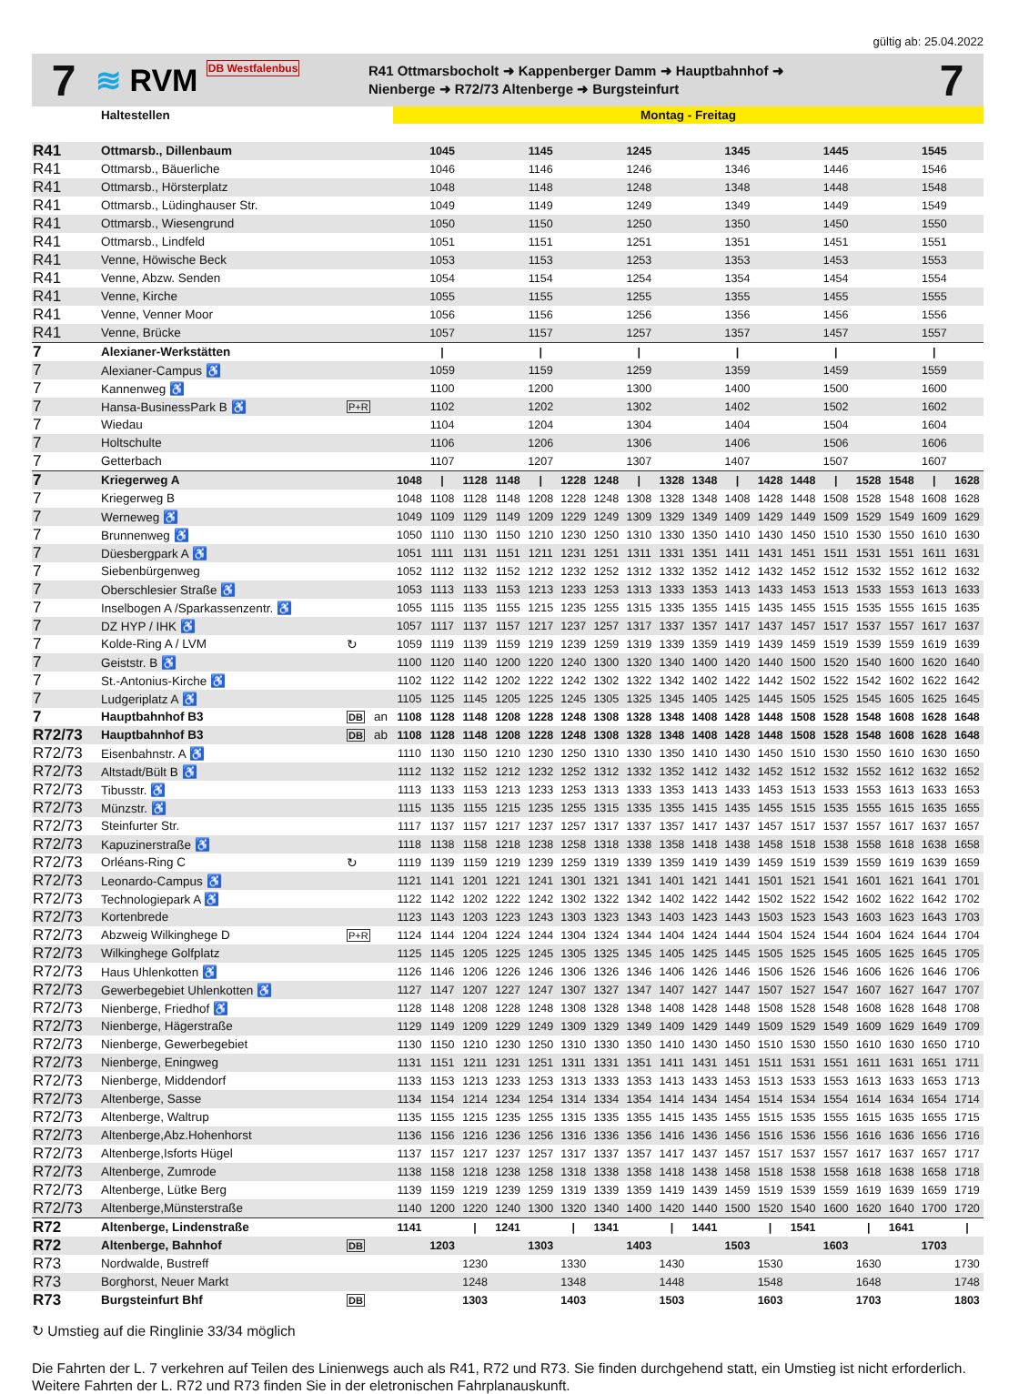gültig ab: 25.04.2022
7
≋ RVM DB Westfalenbus
R41 Ottmarsbocholt ➜ Kappenberger Damm ➜ Hauptbahnhof ➜
Nienberge ➜ R72/73 Altenberge ➜ Burgsteinfurt
7
| | Haltestellen | | | Montag - Freitag | | | | | | | | | | | | | | | | | |
| --- | --- | --- | --- | --- | --- | --- | --- | --- | --- | --- | --- | --- | --- | --- | --- | --- | --- | --- | --- | --- | --- |
| R41 | Ottmarsb., Dillenbaum | | | 1045 | | | 1145 | | | 1245 | | | 1345 | | | 1445 | | | 1545 | | |
| R41 | Ottmarsb., Bäuerliche | | | 1046 | | | 1146 | | | 1246 | | | 1346 | | | 1446 | | | 1546 | | |
| R41 | Ottmarsb., Hörsterplatz | | | 1048 | | | 1148 | | | 1248 | | | 1348 | | | 1448 | | | 1548 | | |
| R41 | Ottmarsb., Lüdinghauser Str. | | | 1049 | | | 1149 | | | 1249 | | | 1349 | | | 1449 | | | 1549 | | |
| R41 | Ottmarsb., Wiesengrund | | | 1050 | | | 1150 | | | 1250 | | | 1350 | | | 1450 | | | 1550 | | |
| R41 | Ottmarsb., Lindfeld | | | 1051 | | | 1151 | | | 1251 | | | 1351 | | | 1451 | | | 1551 | | |
| R41 | Venne, Höwische Beck | | | 1053 | | | 1153 | | | 1253 | | | 1353 | | | 1453 | | | 1553 | | |
| R41 | Venne, Abzw. Senden | | | 1054 | | | 1154 | | | 1254 | | | 1354 | | | 1454 | | | 1554 | | |
| R41 | Venne, Kirche | | | 1055 | | | 1155 | | | 1255 | | | 1355 | | | 1455 | | | 1555 | | |
| R41 | Venne, Venner Moor | | | 1056 | | | 1156 | | | 1256 | | | 1356 | | | 1456 | | | 1556 | | |
| R41 | Venne, Brücke | | | 1057 | | | 1157 | | | 1257 | | | 1357 | | | 1457 | | | 1557 | | |
| 7 | Alexianer-Werkstätten | | | / | | | / | | | / | | | / | | | / | | | / | | |
| 7 | Alexianer-Campus ♿ | | | 1059 | | | 1159 | | | 1259 | | | 1359 | | | 1459 | | | 1559 | | |
| 7 | Kannenweg ♿ | | | 1100 | | | 1200 | | | 1300 | | | 1400 | | | 1500 | | | 1600 | | |
| 7 | Hansa-BusinessPark B ♿ | P+R | | 1102 | | | 1202 | | | 1302 | | | 1402 | | | 1502 | | | 1602 | | |
| 7 | Wiedau | | | 1104 | | | 1204 | | | 1304 | | | 1404 | | | 1504 | | | 1604 | | |
| 7 | Holtschulte | | | 1106 | | | 1206 | | | 1306 | | | 1406 | | | 1506 | | | 1606 | | |
| 7 | Getterbach | | | 1107 | | | 1207 | | | 1307 | | | 1407 | | | 1507 | | | 1607 | | |
| 7 | Kriegerweg A | | | 1048 | / | 1128 | 1148 | / | 1228 | 1248 | / | 1328 | 1348 | / | 1428 | 1448 | / | 1528 | 1548 | / | 1628 |
| 7 | Kriegerweg B | | | 1048 | 1108 | 1128 | 1148 | 1208 | 1228 | 1248 | 1308 | 1328 | 1348 | 1408 | 1428 | 1448 | 1508 | 1528 | 1548 | 1608 | 1628 |
| 7 | Werneweg ♿ | | | 1049 | 1109 | 1129 | 1149 | 1209 | 1229 | 1249 | 1309 | 1329 | 1349 | 1409 | 1429 | 1449 | 1509 | 1529 | 1549 | 1609 | 1629 |
| 7 | Brunnenweg ♿ | | | 1050 | 1110 | 1130 | 1150 | 1210 | 1230 | 1250 | 1310 | 1330 | 1350 | 1410 | 1430 | 1450 | 1510 | 1530 | 1550 | 1610 | 1630 |
| 7 | Düesbergpark A ♿ | | | 1051 | 1111 | 1131 | 1151 | 1211 | 1231 | 1251 | 1311 | 1331 | 1351 | 1411 | 1431 | 1451 | 1511 | 1531 | 1551 | 1611 | 1631 |
| 7 | Siebenbürgenweg | | | 1052 | 1112 | 1132 | 1152 | 1212 | 1232 | 1252 | 1312 | 1332 | 1352 | 1412 | 1432 | 1452 | 1512 | 1532 | 1552 | 1612 | 1632 |
| 7 | Oberschlesier Straße ♿ | | | 1053 | 1113 | 1133 | 1153 | 1213 | 1233 | 1253 | 1313 | 1333 | 1353 | 1413 | 1433 | 1453 | 1513 | 1533 | 1553 | 1613 | 1633 |
| 7 | Inselbogen A /Sparkassenzentr. ♿ | | | 1055 | 1115 | 1135 | 1155 | 1215 | 1235 | 1255 | 1315 | 1335 | 1355 | 1415 | 1435 | 1455 | 1515 | 1535 | 1555 | 1615 | 1635 |
| 7 | DZ HYP / IHK ♿ | | | 1057 | 1117 | 1137 | 1157 | 1217 | 1237 | 1257 | 1317 | 1337 | 1357 | 1417 | 1437 | 1457 | 1517 | 1537 | 1557 | 1617 | 1637 |
| 7 | Kolde-Ring A / LVM | ↻ | | 1059 | 1119 | 1139 | 1159 | 1219 | 1239 | 1259 | 1319 | 1339 | 1359 | 1419 | 1439 | 1459 | 1519 | 1539 | 1559 | 1619 | 1639 |
| 7 | Geiststr. B ♿ | | | 1100 | 1120 | 1140 | 1200 | 1220 | 1240 | 1300 | 1320 | 1340 | 1400 | 1420 | 1440 | 1500 | 1520 | 1540 | 1600 | 1620 | 1640 |
| 7 | St.-Antonius-Kirche ♿ | | | 1102 | 1122 | 1142 | 1202 | 1222 | 1242 | 1302 | 1322 | 1342 | 1402 | 1422 | 1442 | 1502 | 1522 | 1542 | 1602 | 1622 | 1642 |
| 7 | Ludgeriplatz A ♿ | | | 1105 | 1125 | 1145 | 1205 | 1225 | 1245 | 1305 | 1325 | 1345 | 1405 | 1425 | 1445 | 1505 | 1525 | 1545 | 1605 | 1625 | 1645 |
| 7 | Hauptbahnhof B3 | DB | an | 1108 | 1128 | 1148 | 1208 | 1228 | 1248 | 1308 | 1328 | 1348 | 1408 | 1428 | 1448 | 1508 | 1528 | 1548 | 1608 | 1628 | 1648 |
| R72/73 | Hauptbahnhof B3 | DB | ab | 1108 | 1128 | 1148 | 1208 | 1228 | 1248 | 1308 | 1328 | 1348 | 1408 | 1428 | 1448 | 1508 | 1528 | 1548 | 1608 | 1628 | 1648 |
| R72/73 | Eisenbahnstr. A ♿ | | | 1110 | 1130 | 1150 | 1210 | 1230 | 1250 | 1310 | 1330 | 1350 | 1410 | 1430 | 1450 | 1510 | 1530 | 1550 | 1610 | 1630 | 1650 |
| R72/73 | Altstadt/Bült B ♿ | | | 1112 | 1132 | 1152 | 1212 | 1232 | 1252 | 1312 | 1332 | 1352 | 1412 | 1432 | 1452 | 1512 | 1532 | 1552 | 1612 | 1632 | 1652 |
| R72/73 | Tibusstr. ♿ | | | 1113 | 1133 | 1153 | 1213 | 1233 | 1253 | 1313 | 1333 | 1353 | 1413 | 1433 | 1453 | 1513 | 1533 | 1553 | 1613 | 1633 | 1653 |
| R72/73 | Münzstr. ♿ | | | 1115 | 1135 | 1155 | 1215 | 1235 | 1255 | 1315 | 1335 | 1355 | 1415 | 1435 | 1455 | 1515 | 1535 | 1555 | 1615 | 1635 | 1655 |
| R72/73 | Steinfurter Str. | | | 1117 | 1137 | 1157 | 1217 | 1237 | 1257 | 1317 | 1337 | 1357 | 1417 | 1437 | 1457 | 1517 | 1537 | 1557 | 1617 | 1637 | 1657 |
| R72/73 | Kapuzinerstraße ♿ | | | 1118 | 1138 | 1158 | 1218 | 1238 | 1258 | 1318 | 1338 | 1358 | 1418 | 1438 | 1458 | 1518 | 1538 | 1558 | 1618 | 1638 | 1658 |
| R72/73 | Orléans-Ring C | ↻ | | 1119 | 1139 | 1159 | 1219 | 1239 | 1259 | 1319 | 1339 | 1359 | 1419 | 1439 | 1459 | 1519 | 1539 | 1559 | 1619 | 1639 | 1659 |
| R72/73 | Leonardo-Campus ♿ | | | 1121 | 1141 | 1201 | 1221 | 1241 | 1301 | 1321 | 1341 | 1401 | 1421 | 1441 | 1501 | 1521 | 1541 | 1601 | 1621 | 1641 | 1701 |
| R72/73 | Technologiepark A ♿ | | | 1122 | 1142 | 1202 | 1222 | 1242 | 1302 | 1322 | 1342 | 1402 | 1422 | 1442 | 1502 | 1522 | 1542 | 1602 | 1622 | 1642 | 1702 |
| R72/73 | Kortenbrede | | | 1123 | 1143 | 1203 | 1223 | 1243 | 1303 | 1323 | 1343 | 1403 | 1423 | 1443 | 1503 | 1523 | 1543 | 1603 | 1623 | 1643 | 1703 |
| R72/73 | Abzweig Wilkinghege D | P+R | | 1124 | 1144 | 1204 | 1224 | 1244 | 1304 | 1324 | 1344 | 1404 | 1424 | 1444 | 1504 | 1524 | 1544 | 1604 | 1624 | 1644 | 1704 |
| R72/73 | Wilkinghege Golfplatz | | | 1125 | 1145 | 1205 | 1225 | 1245 | 1305 | 1325 | 1345 | 1405 | 1425 | 1445 | 1505 | 1525 | 1545 | 1605 | 1625 | 1645 | 1705 |
| R72/73 | Haus Uhlenkotten ♿ | | | 1126 | 1146 | 1206 | 1226 | 1246 | 1306 | 1326 | 1346 | 1406 | 1426 | 1446 | 1506 | 1526 | 1546 | 1606 | 1626 | 1646 | 1706 |
| R72/73 | Gewerbegebiet Uhlenkotten ♿ | | | 1127 | 1147 | 1207 | 1227 | 1247 | 1307 | 1327 | 1347 | 1407 | 1427 | 1447 | 1507 | 1527 | 1547 | 1607 | 1627 | 1647 | 1707 |
| R72/73 | Nienberge, Friedhof ♿ | | | 1128 | 1148 | 1208 | 1228 | 1248 | 1308 | 1328 | 1348 | 1408 | 1428 | 1448 | 1508 | 1528 | 1548 | 1608 | 1628 | 1648 | 1708 |
| R72/73 | Nienberge, Hägerstraße | | | 1129 | 1149 | 1209 | 1229 | 1249 | 1309 | 1329 | 1349 | 1409 | 1429 | 1449 | 1509 | 1529 | 1549 | 1609 | 1629 | 1649 | 1709 |
| R72/73 | Nienberge, Gewerbegebiet | | | 1130 | 1150 | 1210 | 1230 | 1250 | 1310 | 1330 | 1350 | 1410 | 1430 | 1450 | 1510 | 1530 | 1550 | 1610 | 1630 | 1650 | 1710 |
| R72/73 | Nienberge, Eningweg | | | 1131 | 1151 | 1211 | 1231 | 1251 | 1311 | 1331 | 1351 | 1411 | 1431 | 1451 | 1511 | 1531 | 1551 | 1611 | 1631 | 1651 | 1711 |
| R72/73 | Nienberge, Middendorf | | | 1133 | 1153 | 1213 | 1233 | 1253 | 1313 | 1333 | 1353 | 1413 | 1433 | 1453 | 1513 | 1533 | 1553 | 1613 | 1633 | 1653 | 1713 |
| R72/73 | Altenberge, Sasse | | | 1134 | 1154 | 1214 | 1234 | 1254 | 1314 | 1334 | 1354 | 1414 | 1434 | 1454 | 1514 | 1534 | 1554 | 1614 | 1634 | 1654 | 1714 |
| R72/73 | Altenberge, Waltrup | | | 1135 | 1155 | 1215 | 1235 | 1255 | 1315 | 1335 | 1355 | 1415 | 1435 | 1455 | 1515 | 1535 | 1555 | 1615 | 1635 | 1655 | 1715 |
| R72/73 | Altenberge,Abz.Hohenhorst | | | 1136 | 1156 | 1216 | 1236 | 1256 | 1316 | 1336 | 1356 | 1416 | 1436 | 1456 | 1516 | 1536 | 1556 | 1616 | 1636 | 1656 | 1716 |
| R72/73 | Altenberge,Isforts Hügel | | | 1137 | 1157 | 1217 | 1237 | 1257 | 1317 | 1337 | 1357 | 1417 | 1437 | 1457 | 1517 | 1537 | 1557 | 1617 | 1637 | 1657 | 1717 |
| R72/73 | Altenberge, Zumrode | | | 1138 | 1158 | 1218 | 1238 | 1258 | 1318 | 1338 | 1358 | 1418 | 1438 | 1458 | 1518 | 1538 | 1558 | 1618 | 1638 | 1658 | 1718 |
| R72/73 | Altenberge, Lütke Berg | | | 1139 | 1159 | 1219 | 1239 | 1259 | 1319 | 1339 | 1359 | 1419 | 1439 | 1459 | 1519 | 1539 | 1559 | 1619 | 1639 | 1659 | 1719 |
| R72/73 | Altenberge,Münsterstraße | | | 1140 | 1200 | 1220 | 1240 | 1300 | 1320 | 1340 | 1400 | 1420 | 1440 | 1500 | 1520 | 1540 | 1600 | 1620 | 1640 | 1700 | 1720 |
| R72 | Altenberge, Lindenstraße | | | 1141 | | / | 1241 | | / | 1341 | | / | 1441 | | / | 1541 | | / | 1641 | | / |
| R72 | Altenberge, Bahnhof | DB | | | 1203 | | | 1303 | | | 1403 | | | 1503 | | | 1603 | | | 1703 | |
| R73 | Nordwalde, Bustreff | | | | | 1230 | | | 1330 | | | 1430 | | | 1530 | | | 1630 | | | 1730 |
| R73 | Borghorst, Neuer Markt | | | | | 1248 | | | 1348 | | | 1448 | | | 1548 | | | 1648 | | | 1748 |
| R73 | Burgsteinfurt Bhf | DB | | | | 1303 | | | 1403 | | | 1503 | | | 1603 | | | 1703 | | | 1803 |
↻ Umstieg auf die Ringlinie 33/34 möglich
Die Fahrten der L. 7 verkehren auf Teilen des Linienwegs auch als R41, R72 und R73. Sie finden durchgehend statt, ein Umstieg ist nicht erforderlich. Weitere Fahrten der L. R72 und R73 finden Sie in der eletronischen Fahrplanauskunft.